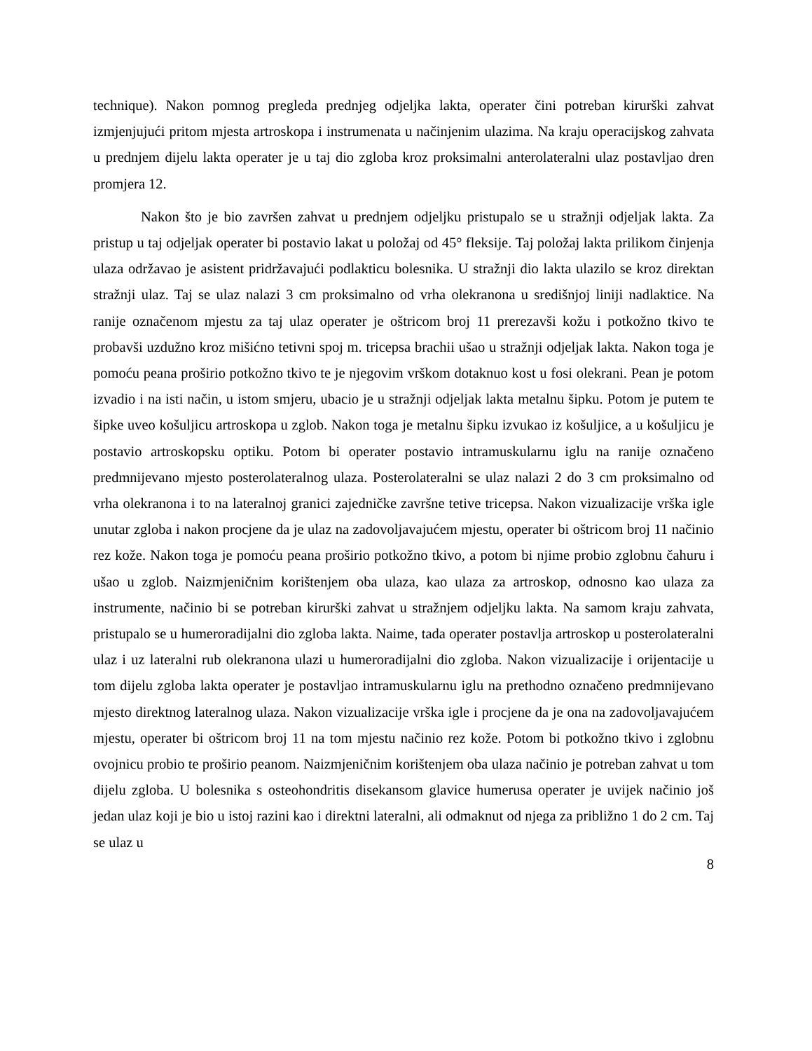technique). Nakon pomnog pregleda prednjeg odjeljka lakta, operater čini potreban kirurški zahvat izmjenjujući pritom mjesta artroskopa i instrumenata u načinjenim ulazima. Na kraju operacijskog zahvata u prednjem dijelu lakta operater je u taj dio zgloba kroz proksimalni anterolateralni ulaz postavljao dren promjera 12.
Nakon što je bio završen zahvat u prednjem odjeljku pristupalo se u stražnji odjeljak lakta. Za pristup u taj odjeljak operater bi postavio lakat u položaj od 45° fleksije. Taj položaj lakta prilikom činjenja ulaza održavao je asistent pridržavajući podlakticu bolesnika. U stražnji dio lakta ulazilo se kroz direktan stražnji ulaz. Taj se ulaz nalazi 3 cm proksimalno od vrha olekranona u središnjoj liniji nadlaktice. Na ranije označenom mjestu za taj ulaz operater je oštricom broj 11 prerezavši kožu i potkožno tkivo te probavši uzdužno kroz mišićno tetivni spoj m. tricepsa brachii ušao u stražnji odjeljak lakta. Nakon toga je pomoću peana proširio potkožno tkivo te je njegovim vrškom dotaknuo kost u fosi olekrani. Pean je potom izvadio i na isti način, u istom smjeru, ubacio je u stražnji odjeljak lakta metalnu šipku. Potom je putem te šipke uveo košuljicu artroskopa u zglob. Nakon toga je metalnu šipku izvukao iz košuljice, a u košuljicu je postavio artroskopsku optiku. Potom bi operater postavio intramuskularnu iglu na ranije označeno predmnijevano mjesto posterolateralnog ulaza. Posterolateralni se ulaz nalazi 2 do 3 cm proksimalno od vrha olekranona i to na lateralnoj granici zajedničke završne tetive tricepsa. Nakon vizualizacije vrška igle unutar zgloba i nakon procjene da je ulaz na zadovoljavajućem mjestu, operater bi oštricom broj 11 načinio rez kože. Nakon toga je pomoću peana proširio potkožno tkivo, a potom bi njime probio zglobnu čahuru i ušao u zglob. Naizmjeničnim korištenjem oba ulaza, kao ulaza za artroskop, odnosno kao ulaza za instrumente, načinio bi se potreban kirurški zahvat u stražnjem odjeljku lakta. Na samom kraju zahvata, pristupalo se u humeroradijalni dio zgloba lakta. Naime, tada operater postavlja artroskop u posterolateralni ulaz i uz lateralni rub olekranona ulazi u humeroradijalni dio zgloba. Nakon vizualizacije i orijentacije u tom dijelu zgloba lakta operater je postavljao intramuskularnu iglu na prethodno označeno predmnijevano mjesto direktnog lateralnog ulaza. Nakon vizualizacije vrška igle i procjene da je ona na zadovoljavajućem mjestu, operater bi oštricom broj 11 na tom mjestu načinio rez kože. Potom bi potkožno tkivo i zglobnu ovojnicu probio te proširio peanom. Naizmjeničnim korištenjem oba ulaza načinio je potreban zahvat u tom dijelu zgloba. U bolesnika s osteohondritis disekansom glavice humerusa operater je uvijek načinio još jedan ulaz koji je bio u istoj razini kao i direktni lateralni, ali odmaknut od njega za približno 1 do 2 cm. Taj se ulaz u
8